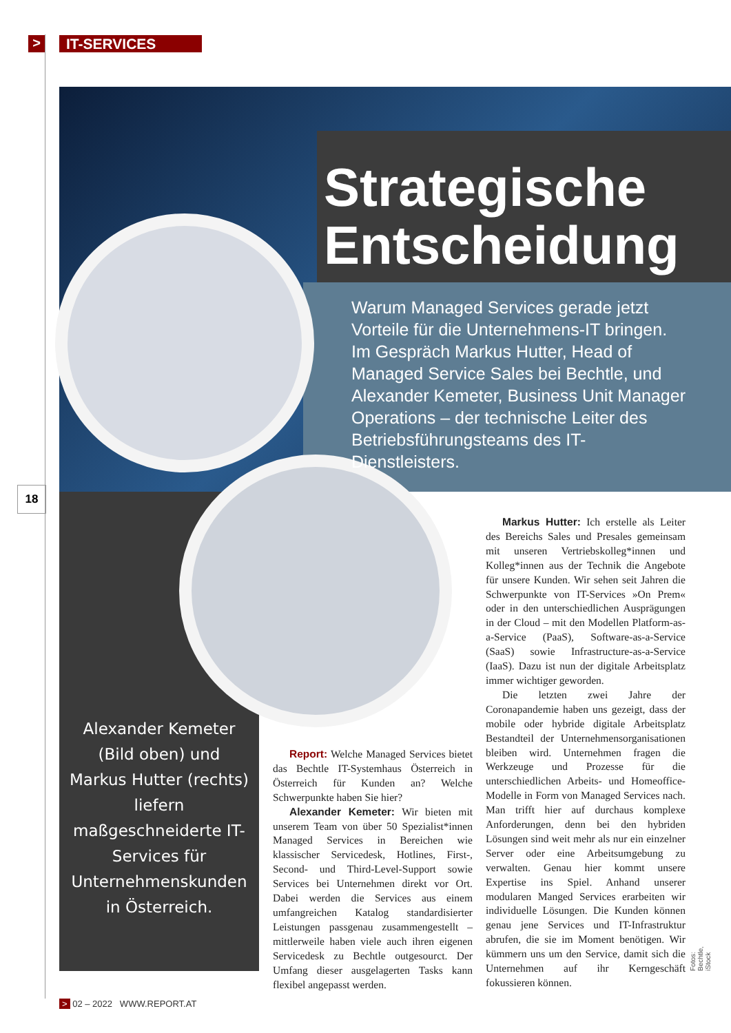> IT-SERVICES
Strategische
Entscheidung
Warum Managed Services gerade jetzt Vorteile für die Unternehmens-IT bringen. Im Gespräch Markus Hutter, Head of Managed Service Sales bei Bechtle, und Alexander Kemeter, Business Unit Manager Operations – der technische Leiter des Betriebsführungsteams des IT-Dienstleisters.
18
Alexander Kemeter (Bild oben) und Markus Hutter (rechts) liefern maßgeschneiderte IT-Services für Unternehmenskunden in Österreich.
Report: Welche Managed Services bietet das Bechtle IT-Systemhaus Österreich in Österreich für Kunden an? Welche Schwerpunkte haben Sie hier?
Alexander Kemeter: Wir bieten mit unserem Team von über 50 Spezialist*innen Managed Services in Bereichen wie klassischer Servicedesk, Hotlines, First-, Second- und Third-Level-Support sowie Services bei Unternehmen direkt vor Ort. Dabei werden die Services aus einem umfangreichen Katalog standardisierter Leistungen passgenau zusammengestellt – mittlerweile haben viele auch ihren eigenen Servicedesk zu Bechtle outgesourct. Der Umfang dieser ausgelagerten Tasks kann flexibel angepasst werden.
Markus Hutter: Ich erstelle als Leiter des Bereichs Sales und Presales gemeinsam mit unseren Vertriebskolleg*innen und Kolleg*innen aus der Technik die Angebote für unsere Kunden. Wir sehen seit Jahren die Schwerpunkte von IT-Services »On Prem« oder in den unterschiedlichen Ausprägungen in der Cloud – mit den Modellen Platform-as-a-Service (PaaS), Software-as-a-Service (SaaS) sowie Infrastructure-as-a-Service (IaaS). Dazu ist nun der digitale Arbeitsplatz immer wichtiger geworden.
Die letzten zwei Jahre der Coronapandemie haben uns gezeigt, dass der mobile oder hybride digitale Arbeitsplatz Bestandteil der Unternehmensorganisationen bleiben wird. Unternehmen fragen die Werkzeuge und Prozesse für die unterschiedlichen Arbeits- und Homeoffice-Modelle in Form von Managed Services nach. Man trifft hier auf durchaus komplexe Anforderungen, denn bei den hybriden Lösungen sind weit mehr als nur ein einzelner Server oder eine Arbeitsumgebung zu verwalten. Genau hier kommt unsere Expertise ins Spiel. Anhand unserer modularen Manged Services erarbeiten wir individuelle Lösungen. Die Kunden können genau jene Services und IT-Infrastruktur abrufen, die sie im Moment benötigen. Wir kümmern uns um den Service, damit sich die Unternehmen auf ihr Kerngeschäft fokussieren können.
Fotos: Bechtle, iStock
> 02 – 2022 WWW.REPORT.AT